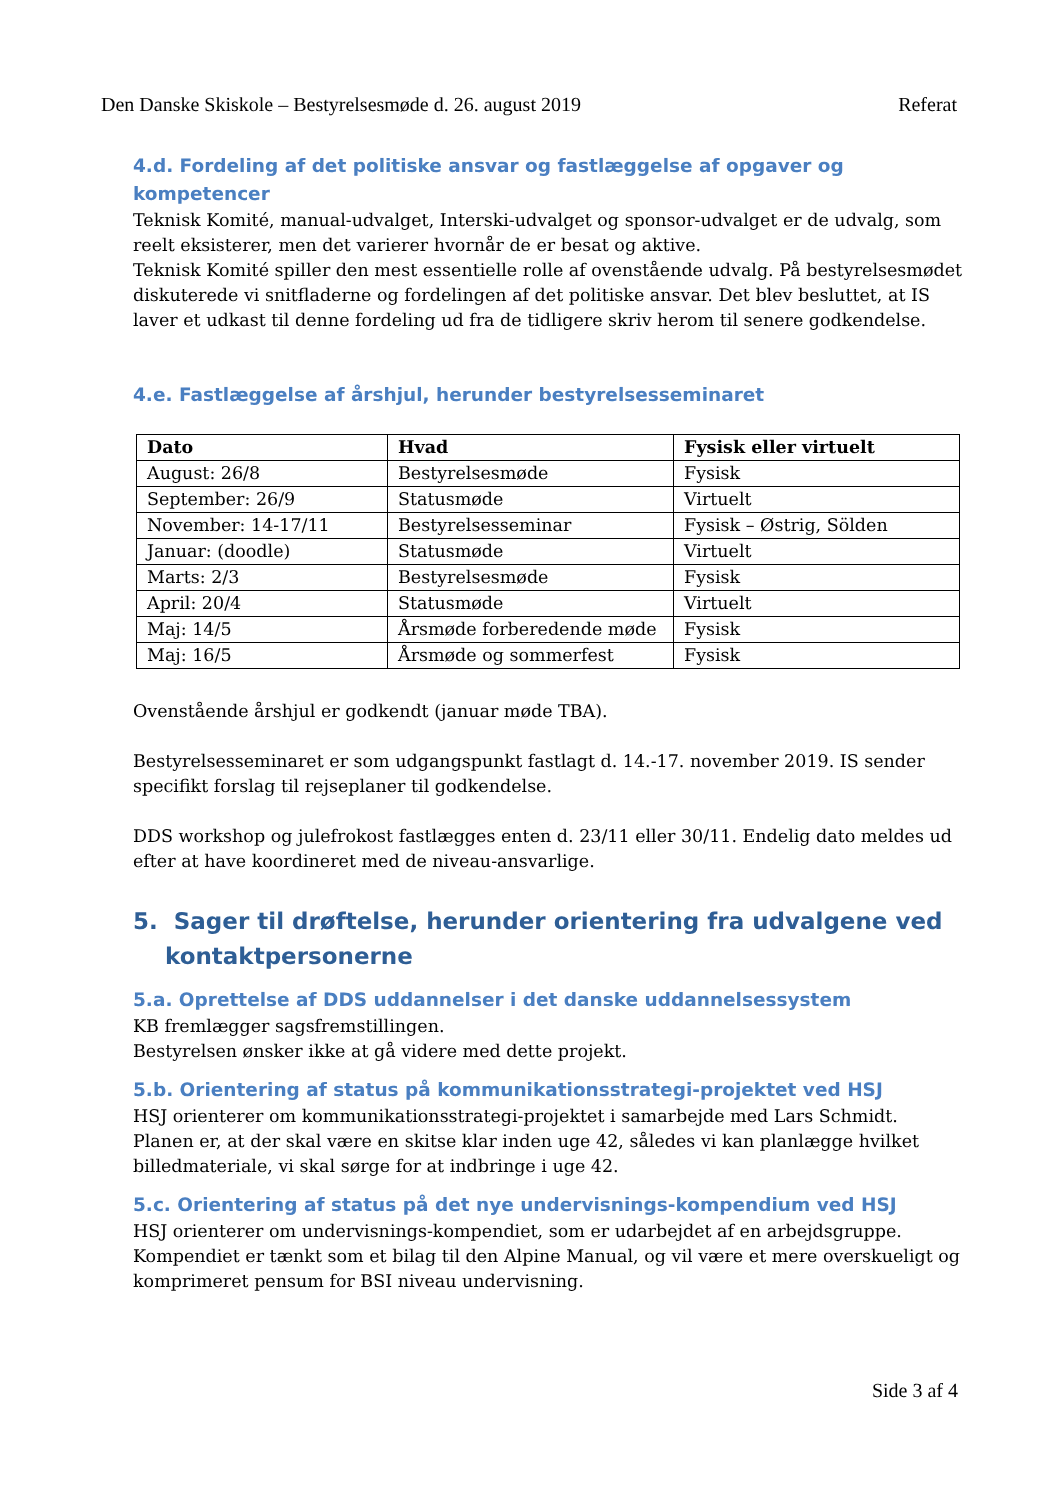Den Danske Skiskole – Bestyrelsesmøde d. 26. august 2019 Referat
4.d. Fordeling af det politiske ansvar og fastlæggelse af opgaver og kompetencer
Teknisk Komité, manual-udvalget, Interski-udvalget og sponsor-udvalget er de udvalg, som reelt eksisterer, men det varierer hvornår de er besat og aktive.
Teknisk Komité spiller den mest essentielle rolle af ovenstående udvalg. På bestyrelsesmødet diskuterede vi snitfladerne og fordelingen af det politiske ansvar. Det blev besluttet, at IS laver et udkast til denne fordeling ud fra de tidligere skriv herom til senere godkendelse.
4.e. Fastlæggelse af årshjul, herunder bestyrelsesseminaret
| Dato | Hvad | Fysisk eller virtuelt |
| --- | --- | --- |
| August: 26/8 | Bestyrelsesmøde | Fysisk |
| September: 26/9 | Statusmøde | Virtuelt |
| November: 14-17/11 | Bestyrelsesseminar | Fysisk – Østrig, Sölden |
| Januar: (doodle) | Statusmøde | Virtuelt |
| Marts: 2/3 | Bestyrelsesmøde | Fysisk |
| April: 20/4 | Statusmøde | Virtuelt |
| Maj: 14/5 | Årsmøde forberedende møde | Fysisk |
| Maj: 16/5 | Årsmøde og sommerfest | Fysisk |
Ovenstående årshjul er godkendt (januar møde TBA).
Bestyrelsesseminaret er som udgangspunkt fastlagt d. 14.-17. november 2019. IS sender specifikt forslag til rejseplaner til godkendelse.
DDS workshop og julefrokost fastlægges enten d. 23/11 eller 30/11. Endelig dato meldes ud efter at have koordineret med de niveau-ansvarlige.
5. Sager til drøftelse, herunder orientering fra udvalgene ved kontaktpersonerne
5.a. Oprettelse af DDS uddannelser i det danske uddannelsessystem
KB fremlægger sagsfremstillingen.
Bestyrelsen ønsker ikke at gå videre med dette projekt.
5.b. Orientering af status på kommunikationsstrategi-projektet ved HSJ
HSJ orienterer om kommunikationsstrategi-projektet i samarbejde med Lars Schmidt. Planen er, at der skal være en skitse klar inden uge 42, således vi kan planlægge hvilket billedmateriale, vi skal sørge for at indbringe i uge 42.
5.c. Orientering af status på det nye undervisnings-kompendium ved HSJ
HSJ orienterer om undervisnings-kompendiet, som er udarbejdet af en arbejdsgruppe. Kompendiet er tænkt som et bilag til den Alpine Manual, og vil være et mere overskueligt og komprimeret pensum for BSI niveau undervisning.
Side 3 af 4